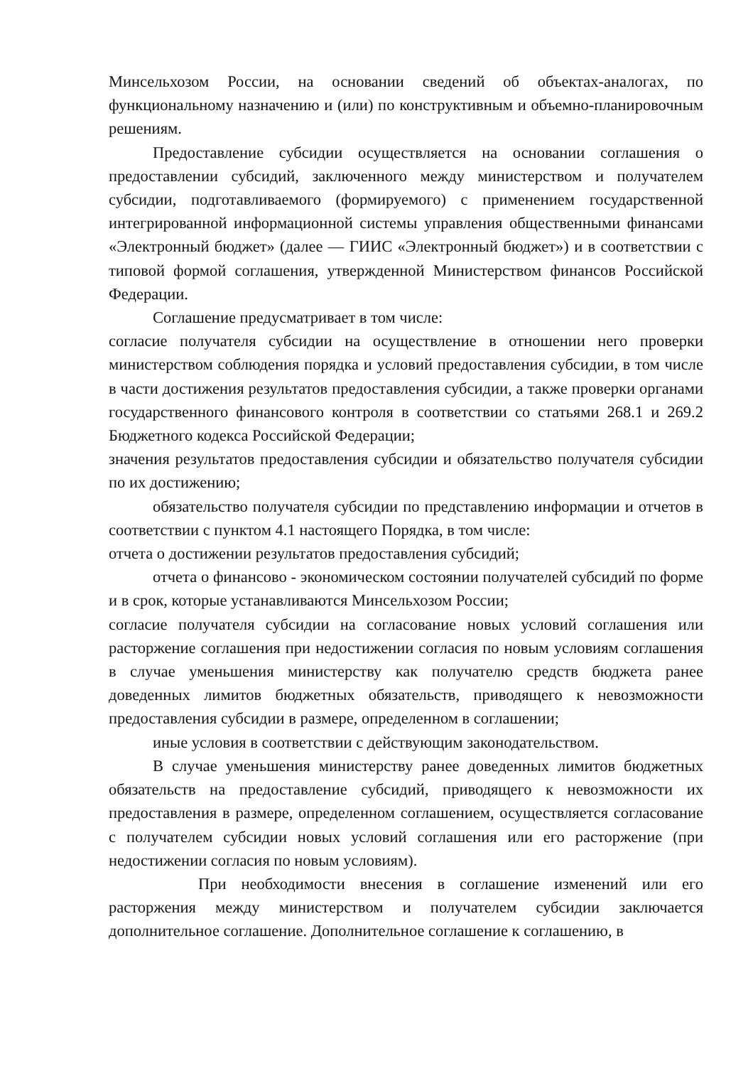Минсельхозом России, на основании сведений об объектах-аналогах, по функциональному назначению и (или) по конструктивным и объемно-планировочным решениям.
Предоставление субсидии осуществляется на основании соглашения о предоставлении субсидий, заключенного между министерством и получателем субсидии, подготавливаемого (формируемого) с применением государственной интегрированной информационной системы управления общественными финансами «Электронный бюджет» (далее — ГИИС «Электронный бюджет») и в соответствии с типовой формой соглашения, утвержденной Министерством финансов Российской Федерации.
Соглашение предусматривает в том числе:
согласие получателя субсидии на осуществление в отношении него проверки министерством соблюдения порядка и условий предоставления субсидии, в том числе в части достижения результатов предоставления субсидии, а также проверки органами государственного финансового контроля в соответствии со статьями 268.1 и 269.2 Бюджетного кодекса Российской Федерации;
значения результатов предоставления субсидии и обязательство получателя субсидии по их достижению;
обязательство получателя субсидии по представлению информации и отчетов в соответствии с пунктом 4.1 настоящего Порядка, в том числе:
отчета о достижении результатов предоставления субсидий;
отчета о финансово - экономическом состоянии получателей субсидий по форме и в срок, которые устанавливаются Минсельхозом России;
согласие получателя субсидии на согласование новых условий соглашения или расторжение соглашения при недостижении согласия по новым условиям соглашения в случае уменьшения министерству как получателю средств бюджета ранее доведенных лимитов бюджетных обязательств, приводящего к невозможности предоставления субсидии в размере, определенном в соглашении;
иные условия в соответствии с действующим законодательством.
В случае уменьшения министерству ранее доведенных лимитов бюджетных обязательств на предоставление субсидий, приводящего к невозможности их предоставления в размере, определенном соглашением, осуществляется согласование с получателем субсидии новых условий соглашения или его расторжение (при недостижении согласия по новым условиям).
При необходимости внесения в соглашение изменений или его расторжения между министерством и получателем субсидии заключается дополнительное соглашение. Дополнительное соглашение к соглашению, в